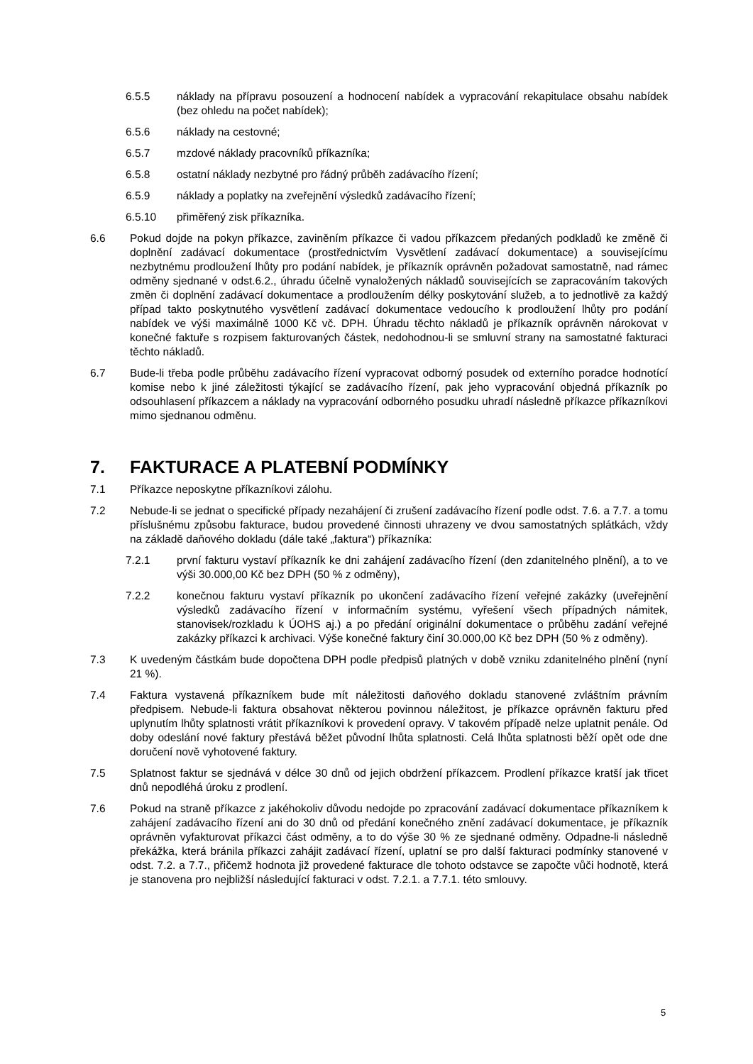6.5.5 náklady na přípravu posouzení a hodnocení nabídek a vypracování rekapitulace obsahu nabídek (bez ohledu na počet nabídek);
6.5.6 náklady na cestovné;
6.5.7 mzdové náklady pracovníků příkazníka;
6.5.8 ostatní náklady nezbytné pro řádný průběh zadávacího řízení;
6.5.9 náklady a poplatky na zveřejnění výsledků zadávacího řízení;
6.5.10 přiměřený zisk příkazníka.
6.6 Pokud dojde na pokyn příkazce, zaviněním příkazce či vadou příkazcem předaných podkladů ke změně či doplnění zadávací dokumentace (prostřednictvím Vysvětlení zadávací dokumentace) a souvisejícímu nezbytnému prodloužení lhůty pro podání nabídek, je příkazník oprávněn požadovat samostatně, nad rámec odměny sjednané v odst.6.2., úhradu účelně vynaložených nákladů souvisejících se zapracováním takových změn či doplnění zadávací dokumentace a prodloužením délky poskytování služeb, a to jednotlivě za každý případ takto poskytnutého vysvětlení zadávací dokumentace vedoucího k prodloužení lhůty pro podání nabídek ve výši maximálně 1000 Kč vč. DPH. Úhradu těchto nákladů je příkazník oprávněn nárokovat v konečné faktuře s rozpisem fakturovaných částek, nedohodnou-li se smluvní strany na samostatné fakturaci těchto nákladů.
6.7 Bude-li třeba podle průběhu zadávacího řízení vypracovat odborný posudek od externího poradce hodnotící komise nebo k jiné záležitosti týkající se zadávacího řízení, pak jeho vypracování objedná příkazník po odsouhlasení příkazcem a náklady na vypracování odborného posudku uhradí následně příkazce příkazníkovi mimo sjednanou odměnu.
7. FAKTURACE A PLATEBNÍ PODMÍNKY
7.1 Příkazce neposkytne příkazníkovi zálohu.
7.2 Nebude-li se jednat o specifické případy nezahájení či zrušení zadávacího řízení podle odst. 7.6. a 7.7. a tomu příslušnému způsobu fakturace, budou provedené činnosti uhrazeny ve dvou samostatných splátkách, vždy na základě daňového dokladu (dále také „faktura“) příkazníka:
7.2.1 první fakturu vystaví příkazník ke dni zahájení zadávacího řízení (den zdanitelného plnění), a to ve výši 30.000,00 Kč bez DPH (50 % z odměny),
7.2.2 konečnou fakturu vystaví příkazník po ukončení zadávacího řízení veřejné zakázky (uveřejnění výsledků zadávacího řízení v informačním systému, vyřešení všech případných námitek, stanovisek/rozkladu k ÚOHS aj.) a po předání originální dokumentace o průběhu zadání veřejné zakázky příkazci k archivaci. Výše konečné faktury činí 30.000,00 Kč bez DPH (50 % z odměny).
7.3 K uvedeným částkám bude dopočtena DPH podle předpisů platných v době vzniku zdanitelného plnění (nyní 21 %).
7.4 Faktura vystavená příkazníkem bude mít náležitosti daňového dokladu stanovené zvláštním právním předpisem. Nebude-li faktura obsahovat některou povinnou náležitost, je příkazce oprávněn fakturu před uplynutím lhůty splatnosti vrátit příkazníkovi k provedení opravy. V takovém případě nelze uplatnit penále. Od doby odeslání nové faktury přestává běžet původní lhůta splatnosti. Celá lhůta splatnosti běží opět ode dne doručení nově vyhotovené faktury.
7.5 Splatnost faktur se sjednává v délce 30 dnů od jejich obdržení příkazcem. Prodlení příkazce kratší jak třicet dnů nepodléhá úroku z prodlení.
7.6 Pokud na straně příkazce z jakéhokoliv důvodu nedojde po zpracování zadávací dokumentace příkazníkem k zahájení zadávacího řízení ani do 30 dnů od předání konečného znění zadávací dokumentace, je příkazník oprávněn vyfakturovat příkazci část odměny, a to do výše 30 % ze sjednané odměny. Odpadne-li následně překážka, která bránila příkazci zahájit zadávací řízení, uplatní se pro další fakturaci podmínky stanovené v odst. 7.2. a 7.7., přičemž hodnota již provedené fakturace dle tohoto odstavce se započte vůči hodnotě, která je stanovena pro nejbližší následující fakturaci v odst. 7.2.1. a 7.7.1. této smlouvy.
5